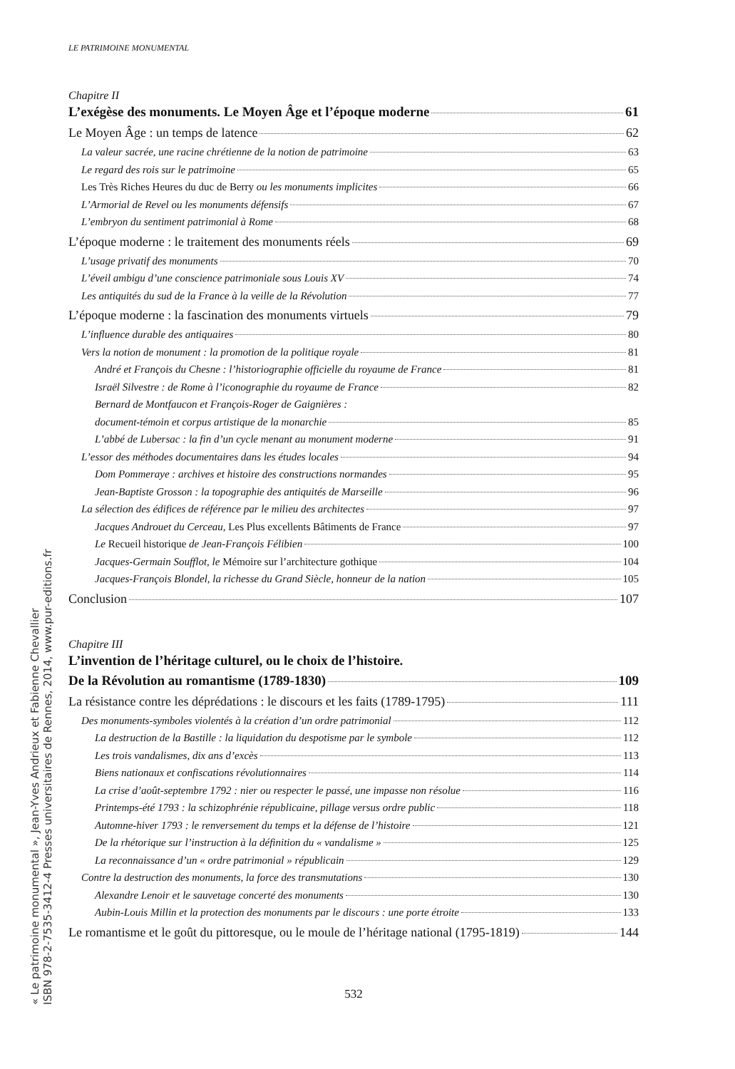« Le patrimoine monumental », Jean-Yves Andrieux et Fabienne Chevallier
ISBN 978-2-7535-3412-4 Presses universitaires de Rennes, 2014, www.pur-editions.fr
LE PATRIMOINE MONUMENTAL
Chapitre II
L’exégèse des monuments. Le Moyen Âge et l’époque moderne 61
Le Moyen Âge : un temps de latence 62
La valeur sacrée, une racine chrétienne de la notion de patrimoine 63
Le regard des rois sur le patrimoine 65
Les Très Riches Heures du duc de Berry ou les monuments implicites 66
L’Armorial de Revel ou les monuments défensifs 67
L’embryon du sentiment patrimonial à Rome 68
L’époque moderne : le traitement des monuments réels 69
L’usage privatif des monuments 70
L’éveil ambigu d’une conscience patrimoniale sous Louis XV 74
Les antiquités du sud de la France à la veille de la Révolution 77
L’époque moderne : la fascination des monuments virtuels 79
L’influence durable des antiquaires 80
Vers la notion de monument : la promotion de la politique royale 81
André et François du Chesne : l’historiographie officielle du royaume de France 81
Israël Silvestre : de Rome à l’iconographie du royaume de France 82
Bernard de Montfaucon et François-Roger de Gaignières :
document-témoin et corpus artistique de la monarchie 85
L’abbé de Lubersac : la fin d’un cycle menant au monument moderne 91
L’essor des méthodes documentaires dans les études locales 94
Dom Pommeraye : archives et histoire des constructions normandes 95
Jean-Baptiste Grosson : la topographie des antiquités de Marseille 96
La sélection des édifices de référence par le milieu des architectes 97
Jacques Androuet du Cerceau, Les Plus excellents Bâtiments de France 97
Le Recueil historique de Jean-François Félibien 100
Jacques-Germain Soufflot, le Mémoire sur l’architecture gothique 104
Jacques-François Blondel, la richesse du Grand Siècle, honneur de la nation 105
Conclusion 107
Chapitre III
L’invention de l’héritage culturel, ou le choix de l’histoire.
De la Révolution au romantisme (1789-1830) 109
La résistance contre les déprédations : le discours et les faits (1789-1795) 111
Des monuments-symboles violentés à la création d’un ordre patrimonial 112
La destruction de la Bastille : la liquidation du despotisme par le symbole 112
Les trois vandalismes, dix ans d’excès 113
Biens nationaux et confiscations révolutionnaires 114
La crise d’août-septembre 1792 : nier ou respecter le passé, une impasse non résolue 116
Printemps-été 1793 : la schizophrénie républicaine, pillage versus ordre public 118
Automne-hiver 1793 : le renversement du temps et la défense de l’histoire 121
De la rhétorique sur l’instruction à la définition du « vandalisme » 125
La reconnaissance d’un « ordre patrimonial » républicain 129
Contre la destruction des monuments, la force des transmutations 130
Alexandre Lenoir et le sauvetage concerté des monuments 130
Aubin-Louis Millin et la protection des monuments par le discours : une porte étroite 133
Le romantisme et le goût du pittoresque, ou le moule de l’héritage national (1795-1819) 144
532